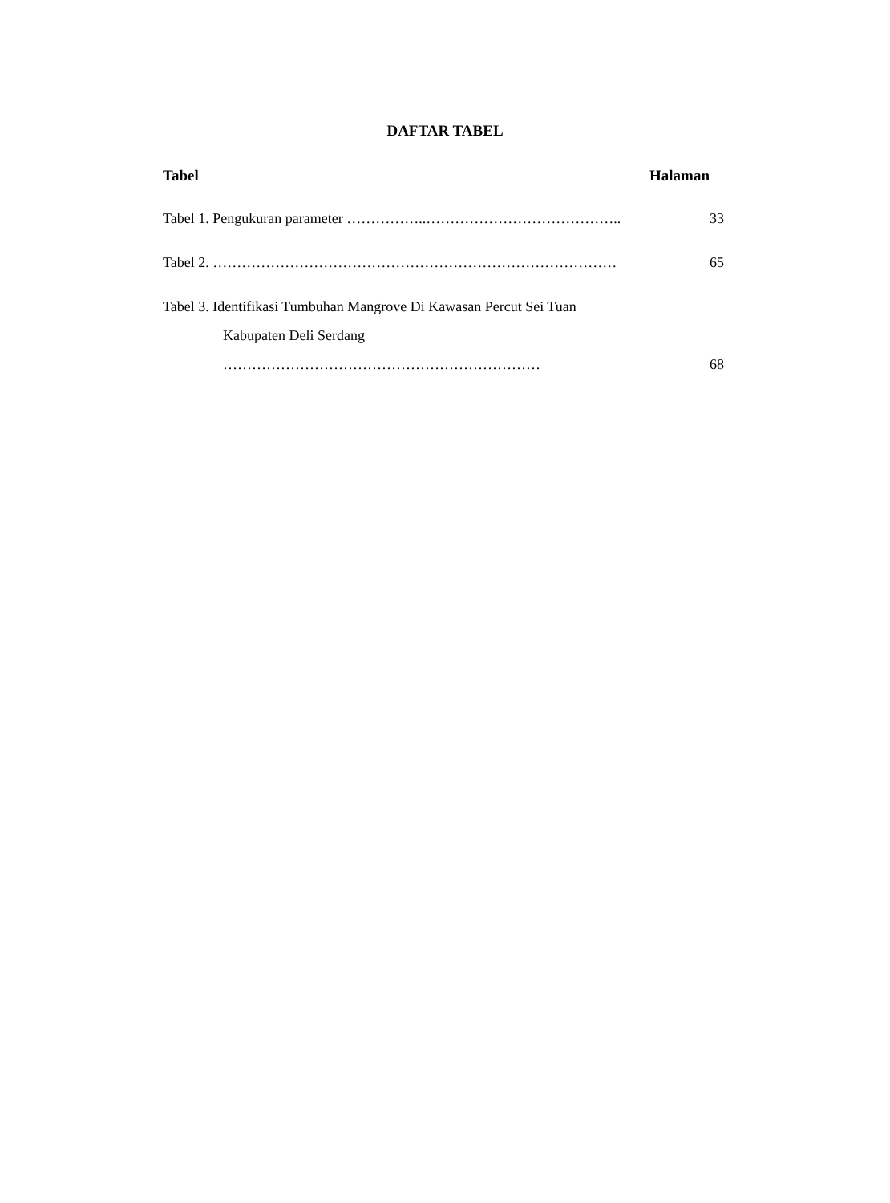DAFTAR TABEL
Tabel Halaman
Tabel 1. Pengukuran parameter ……………..………………………………….. 33
Tabel 2. ………………………………………………………………………… 65
Tabel 3. Identifikasi Tumbuhan Mangrove Di Kawasan Percut Sei Tuan
Kabupaten Deli Serdang
………………………………………………………… 68